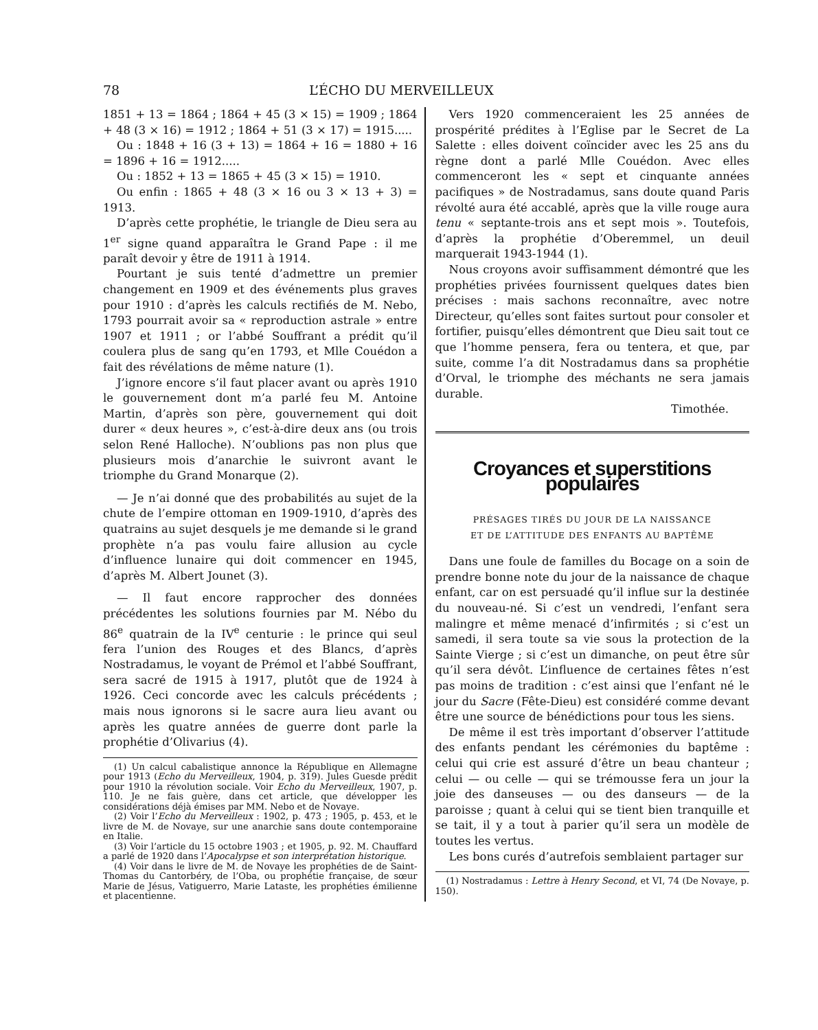78 L’ÉCHO DU MERVEILLEUX
1851 + 13 = 1864 ; 1864 + 45 (3 × 15) = 1909 ; 1864 + 48 (3 × 16) = 1912 ; 1864 + 51 (3 × 17) = 1915.....
Ou : 1848 + 16 (3 + 13) = 1864 + 16 = 1880 + 16 = 1896 + 16 = 1912.....
Ou : 1852 + 13 = 1865 + 45 (3 × 15) = 1910.
Ou enfin : 1865 + 48 (3 × 16 ou 3 × 13 + 3) = 1913.
D’après cette prophétie, le triangle de Dieu sera au 1<sup>er</sup> signe quand apparaîtra le Grand Pape : il me paraît devoir y être de 1911 à 1914.
Pourtant je suis tenté d’admettre un premier changement en 1909 et des événements plus graves pour 1910 : d’après les calculs rectifiés de M. Nebo, 1793 pourrait avoir sa « reproduction astrale » entre 1907 et 1911 ; or l’abbé Souffrant a prédit qu’il coulera plus de sang qu’en 1793, et Mlle Couédon a fait des révélations de même nature (1).
J’ignore encore s’il faut placer avant ou après 1910 le gouvernement dont m’a parlé feu M. Antoine Martin, d’après son père, gouvernement qui doit durer « deux heures », c’est-à-dire deux ans (ou trois selon René Halloche). N’oublions pas non plus que plusieurs mois d’anarchie le suivront avant le triomphe du Grand Monarque (2).
— Je n’ai donné que des probabilités au sujet de la chute de l’empire ottoman en 1909-1910, d’après des quatrains au sujet desquels je me demande si le grand prophète n’a pas voulu faire allusion au cycle d’influence lunaire qui doit commencer en 1945, d’après M. Albert Jounet (3).
— Il faut encore rapprocher des données précédentes les solutions fournies par M. Nébo du 86<sup>e</sup> quatrain de la IV<sup>e</sup> centurie : le prince qui seul fera l’union des Rouges et des Blancs, d’après Nostradamus, le voyant de Prémol et l’abbé Souffrant, sera sacré de 1915 à 1917, plutôt que de 1924 à 1926. Ceci concorde avec les calculs précédents ; mais nous ignorons si le sacre aura lieu avant ou après les quatre années de guerre dont parle la prophétie d’Olivarius (4).
(1) Un calcul cabalistique annonce la République en Allemagne pour 1913 (Echo du Merveilleux, 1904, p. 319). Jules Guesde prédit pour 1910 la révolution sociale. Voir Echo du Merveilleux, 1907, p. 110. Je ne fais guère, dans cet article, que développer les considérations déjà émises par MM. Nebo et de Novaye.
(2) Voir l’Echo du Merveilleux : 1902, p. 473 ; 1905, p. 453, et le livre de M. de Novaye, sur une anarchie sans doute contemporaine en Italie.
(3) Voir l’article du 15 octobre 1903 ; et 1905, p. 92. M. Chauffard a parlé de 1920 dans l’Apocalypse et son interprétation historique.
(4) Voir dans le livre de M. de Novaye les prophéties de de Saint-Thomas du Cantorbéry, de l’Oba, ou prophétie française, de sœur Marie de Jésus, Vatiguerro, Marie Lataste, les prophéties émilienne et placentienne.
Vers 1920 commenceraient les 25 années de prospérité prédites à l’Eglise par le Secret de La Salette : elles doivent coïncider avec les 25 ans du règne dont a parlé Mlle Couédon. Avec elles commenceront les « sept et cinquante années pacifiques » de Nostradamus, sans doute quand Paris révolté aura été accablé, après que la ville rouge aura tenu « septante-trois ans et sept mois ». Toutefois, d’après la prophétie d’Oberemmel, un deuil marquerait 1943-1944 (1).
Nous croyons avoir suffisamment démontré que les prophéties privées fournissent quelques dates bien précises : mais sachons reconnaître, avec notre Directeur, qu’elles sont faites surtout pour consoler et fortifier, puisqu’elles démontrent que Dieu sait tout ce que l’homme pensera, fera ou tentera, et que, par suite, comme l’a dit Nostradamus dans sa prophétie d’Orval, le triomphe des méchants ne sera jamais durable.
Timothée.
Croyances et superstitions populaires
PRÉSAGES TIRÉS DU JOUR DE LA NAISSANCE
ET DE L’ATTITUDE DES ENFANTS AU BAPTÊME
Dans une foule de familles du Bocage on a soin de prendre bonne note du jour de la naissance de chaque enfant, car on est persuadé qu’il influe sur la destinée du nouveau-né. Si c’est un vendredi, l’enfant sera malingre et même menacé d’infirmités ; si c’est un samedi, il sera toute sa vie sous la protection de la Sainte Vierge ; si c’est un dimanche, on peut être sûr qu’il sera dévôt. L’influence de certaines fêtes n’est pas moins de tradition : c’est ainsi que l’enfant né le jour du Sacre (Fête-Dieu) est considéré comme devant être une source de bénédictions pour tous les siens.
De même il est très important d’observer l’attitude des enfants pendant les cérémonies du baptême : celui qui crie est assuré d’être un beau chanteur ; celui — ou celle — qui se trémousse fera un jour la joie des danseuses — ou des danseurs — de la paroisse ; quant à celui qui se tient bien tranquille et se tait, il y a tout à parier qu’il sera un modèle de toutes les vertus.
Les bons curés d’autrefois semblaient partager sur
(1) Nostradamus : Lettre à Henry Second, et VI, 74 (De Novaye, p. 150).